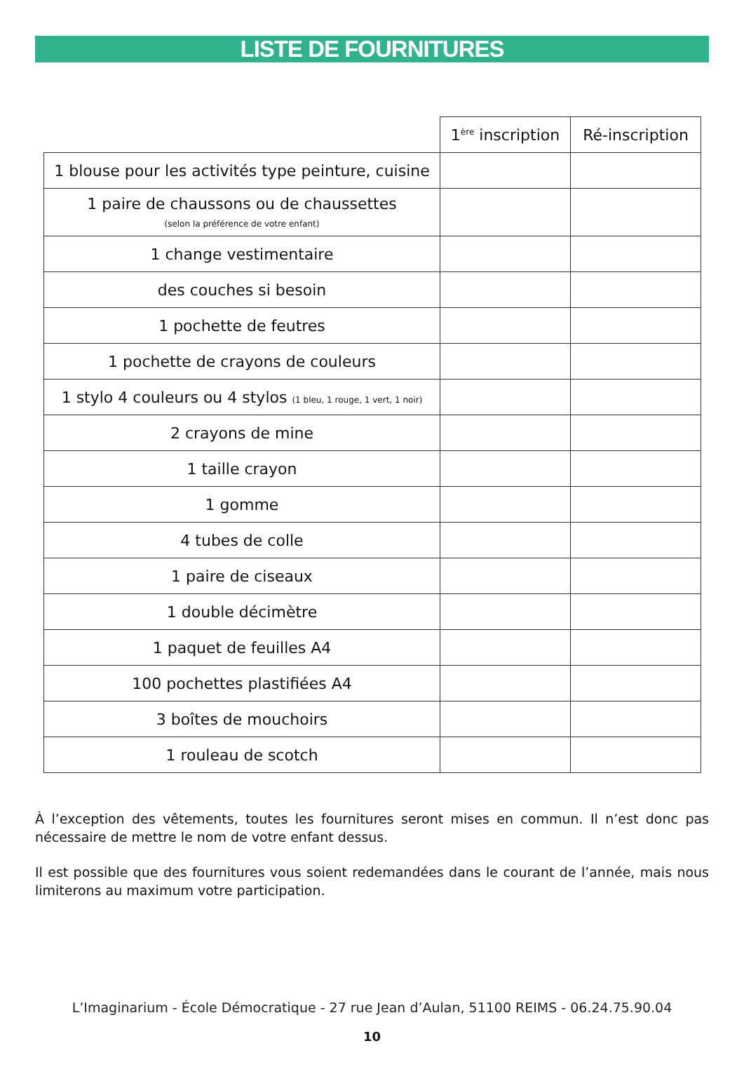LISTE DE FOURNITURES
| | 1<sup>ère</sup> inscription | Ré-inscription |
| --- | --- | --- |
| 1 blouse pour les activités type peinture, cuisine | | |
| 1 paire de chaussons ou de chaussettes (selon la préférence de votre enfant) | | |
| 1 change vestimentaire | | |
| des couches si besoin | | |
| 1 pochette de feutres | | |
| 1 pochette de crayons de couleurs | | |
| 1 stylo 4 couleurs ou 4 stylos (1 bleu, 1 rouge, 1 vert, 1 noir) | | |
| 2 crayons de mine | | |
| 1 taille crayon | | |
| 1 gomme | | |
| 4 tubes de colle | | |
| 1 paire de ciseaux | | |
| 1 double décimètre | | |
| 1 paquet de feuilles A4 | | |
| 100 pochettes plastifiées A4 | | |
| 3 boîtes de mouchoirs | | |
| 1 rouleau de scotch | | |
À l’exception des vêtements, toutes les fournitures seront mises en commun. Il n’est donc pas nécessaire de mettre le nom de votre enfant dessus.
Il est possible que des fournitures vous soient redemandées dans le courant de l’année, mais nous limiterons au maximum votre participation.
L’Imaginarium - École Démocratique - 27 rue Jean d’Aulan, 51100 REIMS - 06.24.75.90.04
10